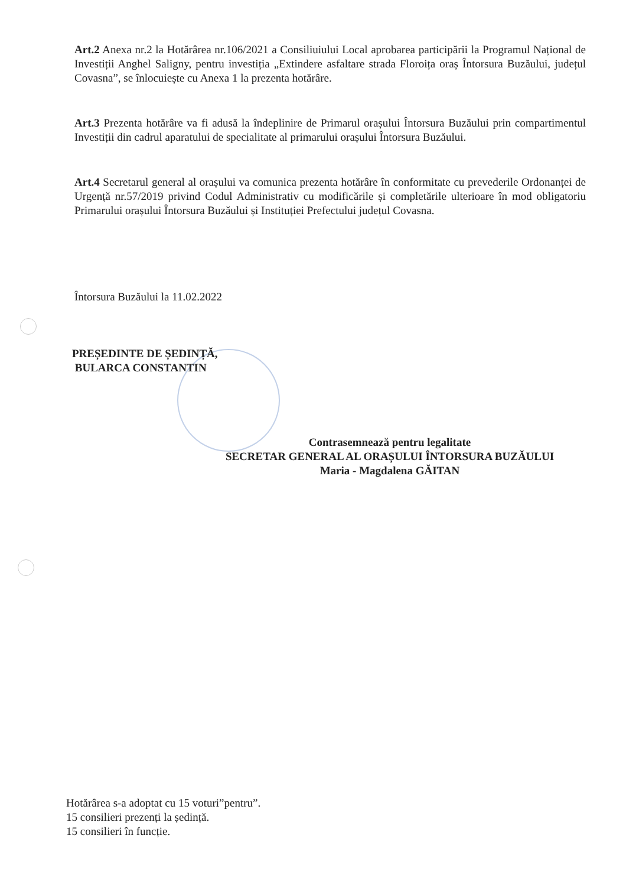Art.2 Anexa nr.2 la Hotărârea nr.106/2021 a Consiliuiului Local aprobarea participării la Programul Național de Investiții Anghel Saligny, pentru investiția „Extindere asfaltare strada Floroița oraș Întorsura Buzăului, județul Covasna”, se înlocuiește cu Anexa 1 la prezenta hotărâre.
Art.3 Prezenta hotărâre va fi adusă la îndeplinire de Primarul orașului Întorsura Buzăului prin compartimentul Investiții din cadrul aparatului de specialitate al primarului orașului Întorsura Buzăului.
Art.4 Secretarul general al orașului va comunica prezenta hotărâre în conformitate cu prevederile Ordonanței de Urgență nr.57/2019 privind Codul Administrativ cu modificările și completările ulterioare în mod obligatoriu Primarului orașului Întorsura Buzăului și Instituției Prefectului județul Covasna.
Întorsura Buzăului la 11.02.2022
PREȘEDINTE DE ȘEDINȚĂ,
BULARCA CONSTANTIN
Contrasemnează pentru legalitate
SECRETAR GENERAL AL ORAȘULUI ÎNTORSURA BUZĂULUI
Maria - Magdalena GĂITAN
Hotărârea s-a adoptat cu 15 voturi”pentru”.
15 consilieri prezenți la ședință.
15 consilieri în funcție.